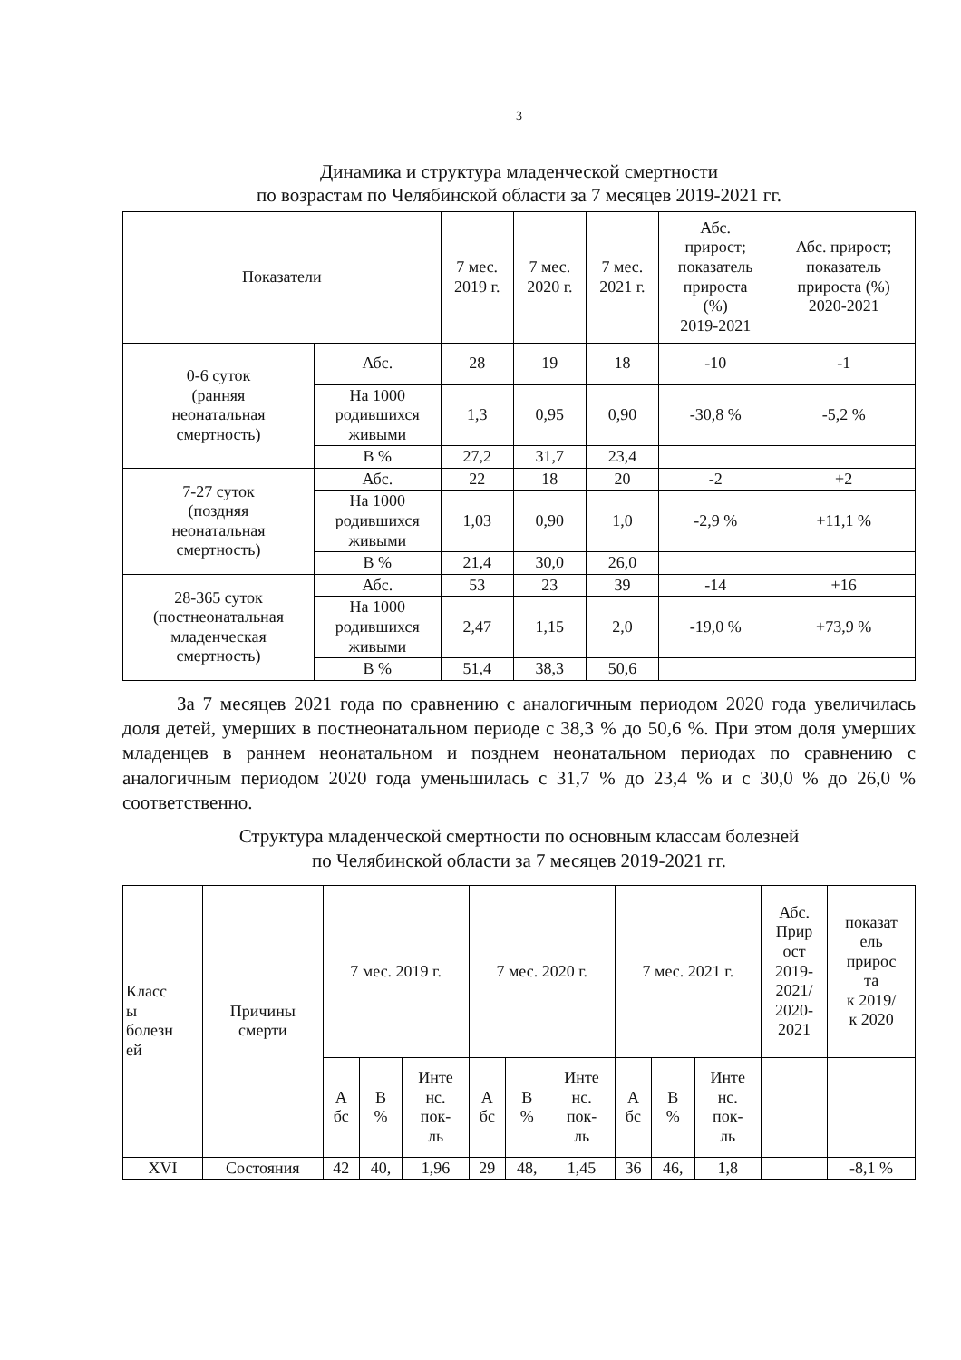3
Динамика и структура младенческой смертности
по возрастам по Челябинской области за 7 месяцев 2019-2021 гг.
| Показатели | | 7 мес. 2019 г. | 7 мес. 2020 г. | 7 мес. 2021 г. | Абс. прирост; показатель прироста (%) 2019-2021 | Абс. прирост; показатель прироста (%) 2020-2021 |
| --- | --- | --- | --- | --- | --- | --- |
| 0-6 суток (ранняя неонатальная смертность) | Абс. | 28 | 19 | 18 | -10 | -1 |
| | На 1000 родившихся живыми | 1,3 | 0,95 | 0,90 | -30,8 % | -5,2 % |
| | В % | 27,2 | 31,7 | 23,4 | | |
| 7-27 суток (поздняя неонатальная смертность) | Абс. | 22 | 18 | 20 | -2 | +2 |
| | На 1000 родившихся живыми | 1,03 | 0,90 | 1,0 | -2,9 % | +11,1 % |
| | В % | 21,4 | 30,0 | 26,0 | | |
| 28-365 суток (постнеонатальная младенческая смертность) | Абс. | 53 | 23 | 39 | -14 | +16 |
| | На 1000 родившихся живыми | 2,47 | 1,15 | 2,0 | -19,0 % | +73,9 % |
| | В % | 51,4 | 38,3 | 50,6 | | |
За 7 месяцев 2021 года по сравнению с аналогичным периодом 2020 года увеличилась доля детей, умерших в постнеонатальном периоде с 38,3 % до 50,6 %. При этом доля умерших младенцев в раннем неонатальном и позднем неонатальном периодах по сравнению с аналогичным периодом 2020 года уменьшилась с 31,7 % до 23,4 % и с 30,0 % до 26,0 % соответственно.
Структура младенческой смертности по основным классам болезней
по Челябинской области за 7 месяцев 2019-2021 гг.
| Класс ы болезн ей | Причины смерти | 7 мес. 2019 г. | | | 7 мес. 2020 г. | | | 7 мес. 2021 г. | | | Абс. Прир ост 2019- 2021/ 2020- 2021 | показат ель прирос та к 2019/ к 2020 |
| --- | --- | --- | --- | --- | --- | --- | --- | --- | --- | --- | --- | --- |
| | | А бс | В % | Инте нс. пок- ль | А бс | В % | Инте нс. пок- ль | А бс | В % | Инте нс. пок- ль | | |
| XVI | Состояния | 42 | 40, | 1,96 | 29 | 48, | 1,45 | 36 | 46, | 1,8 | | -8,1 % |